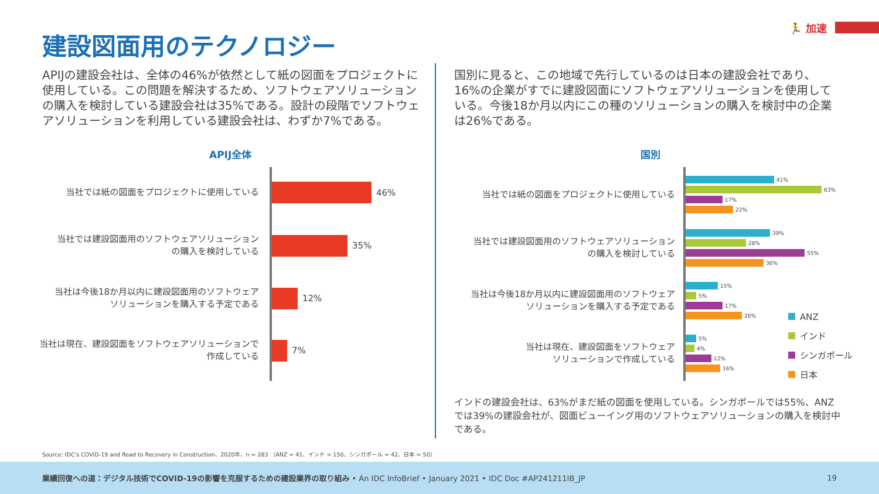🏃 加速
建設図面用のテクノロジー
APIJの建設会社は、全体の46%が依然として紙の図面をプロジェクトに使用している。この問題を解決するため、ソフトウェアソリューションの購入を検討している建設会社は35%である。設計の段階でソフトウェアソリューションを利用している建設会社は、わずか7%である。
国別に見ると、この地域で先行しているのは日本の建設会社であり、16%の企業がすでに建設図面にソフトウェアソリューションを使用している。今後18か月以内にこの種のソリューションの購入を検討中の企業は26%である。
APIJ全体 国別
当社では紙の図面をプロジェクトに使用している
46%
当社では建設図面用のソフトウェアソリューション
の購入を検討している
35%
当社は今後18か月以内に建設図面用のソフトウェア
ソリューションを購入する予定である
12%
当社は現在、建設図面をソフトウェアソリューションで
作成している
7%
当社では紙の図面をプロジェクトに使用している
41%
63%
17%
22%
当社では建設図面用のソフトウェアソリューション
の購入を検討している
39%
28%
55%
36%
当社は今後18か月以内に建設図面用のソフトウェア
ソリューションを購入する予定である
15%
5%
17%
26%
当社は現在、建設図面をソフトウェア
ソリューションで作成している
5%
4%
12%
16%
ANZ
インド
シンガポール
日本
インドの建設会社は、63%がまだ紙の図面を使用している。シンガポールでは55%、ANZでは39%の建設会社が、図面ビューイング用のソフトウェアソリューションの購入を検討中である。
Source: IDC's COVID-19 and Road to Recovery in Construction、2020年、n = 283 （ANZ = 41、インド = 150、シンガポール = 42、日本 = 50）
業績回復への道：デジタル技術でCOVID-19の影響を克服するための建設業界の取り組み • An IDC InfoBrief • January 2021 • IDC Doc #AP241211IB_JP 19